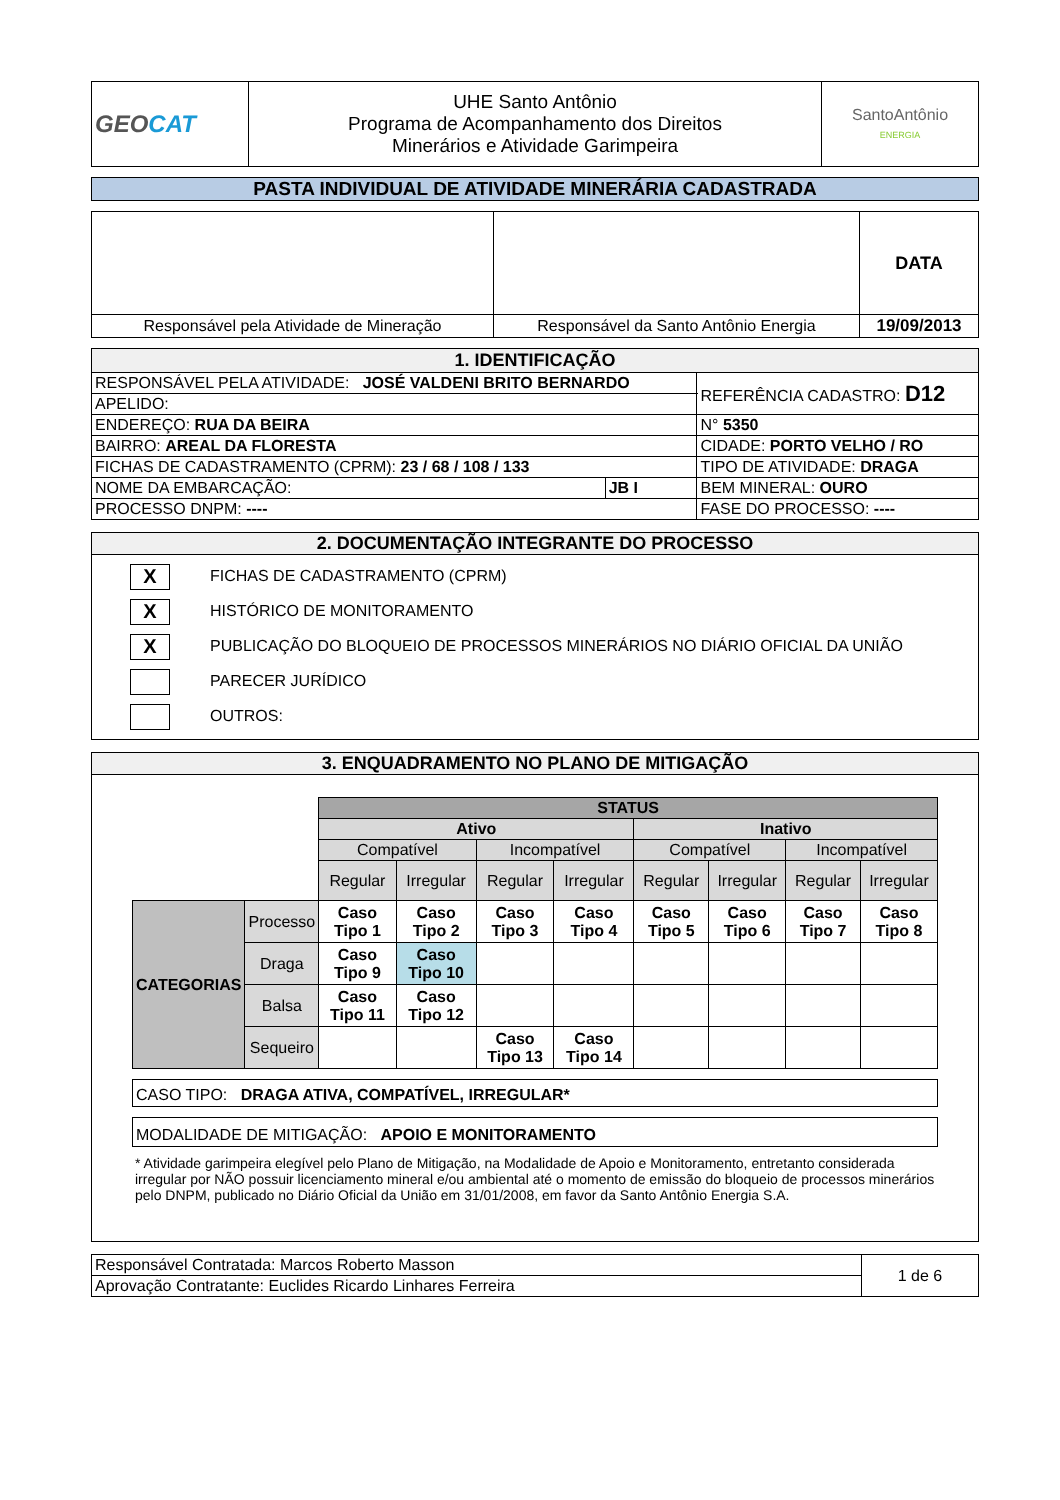| GEO CAT | UHE Santo Antônio Programa de Acompanhamento dos Direitos Minerários e Atividade Garimpeira | SantoAntônio ENERGIA |
PASTA INDIVIDUAL DE ATIVIDADE MINERÁRIA CADASTRADA
| | | DATA |
| Responsável pela Atividade de Mineração | Responsável da Santo Antônio Energia | 19/09/2013 |
| 1. IDENTIFICAÇÃO | | | |
| RESPONSÁVEL PELA ATIVIDADE: JOSÉ VALDENI BRITO BERNARDO | | | REFERÊNCIA CADASTRO: D12 |
| APELIDO: | | | |
| ENDEREÇO: RUA DA BEIRA | | | N° 5350 |
| BAIRRO: AREAL DA FLORESTA | | CIDADE: PORTO VELHO / RO | |
| FICHAS DE CADASTRAMENTO (CPRM): 23 / 68 / 108 / 133 | | TIPO DE ATIVIDADE: DRAGA | |
| NOME DA EMBARCAÇÃO: | JB I | BEM MINERAL: OURO | |
| PROCESSO DNPM: ---- | | FASE DO PROCESSO: ---- | |
2. DOCUMENTAÇÃO INTEGRANTE DO PROCESSO
X FICHAS DE CADASTRAMENTO (CPRM)
X HISTÓRICO DE MONITORAMENTO
X PUBLICAÇÃO DO BLOQUEIO DE PROCESSOS MINERÁRIOS NO DIÁRIO OFICIAL DA UNIÃO
PARECER JURÍDICO
OUTROS:
3. ENQUADRAMENTO NO PLANO DE MITIGAÇÃO
| | | STATUS | | | | | | | |
| | | Ativo | | | | Inativo | | | |
| | | Compatível | | Incompatível | | Compatível | | Incompatível | |
| | | Regular | Irregular | Regular | Irregular | Regular | Irregular | Regular | Irregular |
| CATEGORIAS | Processo | Caso Tipo 1 | Caso Tipo 2 | Caso Tipo 3 | Caso Tipo 4 | Caso Tipo 5 | Caso Tipo 6 | Caso Tipo 7 | Caso Tipo 8 |
| | Draga | Caso Tipo 9 | Caso Tipo 10 | | | | | | |
| | Balsa | Caso Tipo 11 | Caso Tipo 12 | | | | | | |
| | Sequeiro | | | Caso Tipo 13 | Caso Tipo 14 | | | | |
CASO TIPO: DRAGA ATIVA, COMPATÍVEL, IRREGULAR*
MODALIDADE DE MITIGAÇÃO: APOIO E MONITORAMENTO
* Atividade garimpeira elegível pelo Plano de Mitigação, na Modalidade de Apoio e Monitoramento, entretanto considerada irregular por NÃO possuir licenciamento mineral e/ou ambiental até o momento de emissão do bloqueio de processos minerários pelo DNPM, publicado no Diário Oficial da União em 31/01/2008, em favor da Santo Antônio Energia S.A.
| Responsável Contratada: Marcos Roberto Masson | 1 de 6 |
| Aprovação Contratante: Euclides Ricardo Linhares Ferreira | |